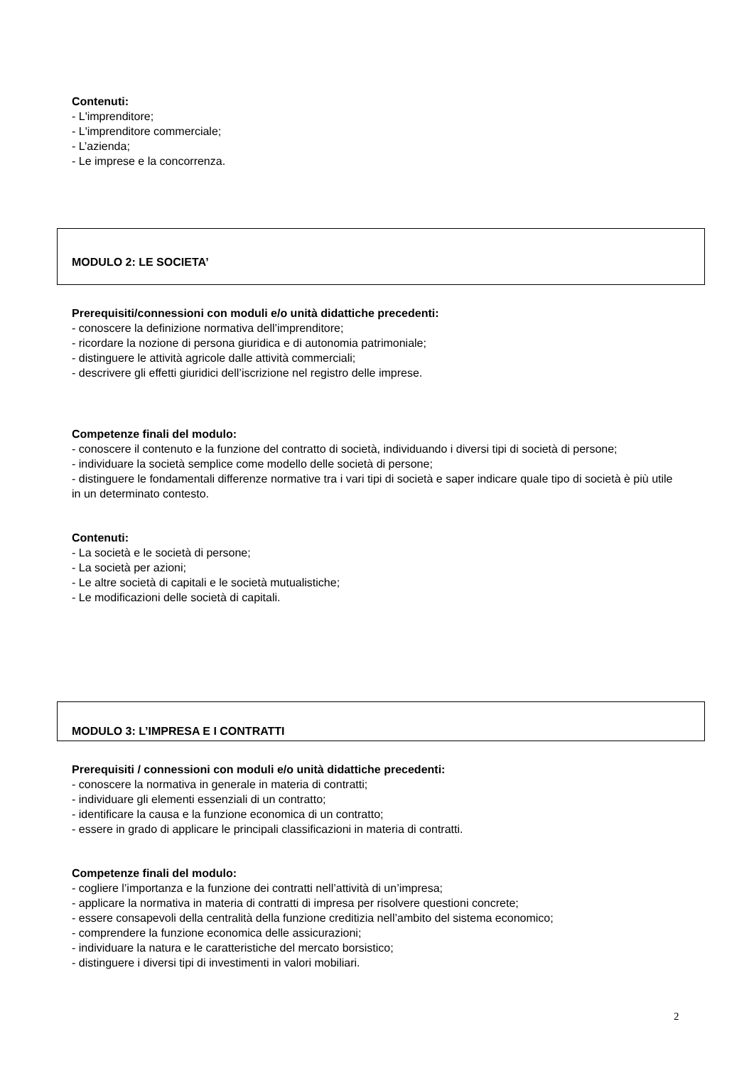Contenuti:
- L'imprenditore;
- L'imprenditore commerciale;
- L’azienda;
- Le imprese e la concorrenza.
MODULO 2: LE SOCIETA’
Prerequisiti/connessioni con moduli e/o unità didattiche precedenti:
- conoscere la definizione normativa dell’imprenditore;
- ricordare la nozione di persona giuridica e di autonomia patrimoniale;
- distinguere le attività agricole dalle attività commerciali;
- descrivere gli effetti giuridici dell’iscrizione nel registro delle imprese.
Competenze finali del modulo:
- conoscere il contenuto e la funzione del contratto di società, individuando i diversi tipi di società di persone;
- individuare la società semplice come modello delle società di persone;
- distinguere le fondamentali differenze normative tra i vari tipi di società e saper indicare quale tipo di società è più utile in un determinato contesto.
Contenuti:
- La società e le società di persone;
- La società per azioni;
- Le altre società di capitali e le società mutualistiche;
- Le modificazioni delle società di capitali.
MODULO 3: L’IMPRESA E I CONTRATTI
Prerequisiti / connessioni con moduli e/o unità didattiche precedenti:
- conoscere la normativa in generale in materia di contratti;
- individuare gli elementi essenziali di un contratto;
- identificare la causa e la funzione economica di un contratto;
- essere in grado di applicare le principali classificazioni in materia di contratti.
Competenze finali del modulo:
- cogliere l’importanza e la funzione dei contratti nell’attività di un’impresa;
- applicare la normativa in materia di contratti di impresa per risolvere questioni concrete;
- essere consapevoli della centralità della funzione creditizia nell’ambito del sistema economico;
- comprendere la funzione economica delle assicurazioni;
- individuare la natura e le caratteristiche del mercato borsistico;
- distinguere i diversi tipi di investimenti in valori mobiliari.
2